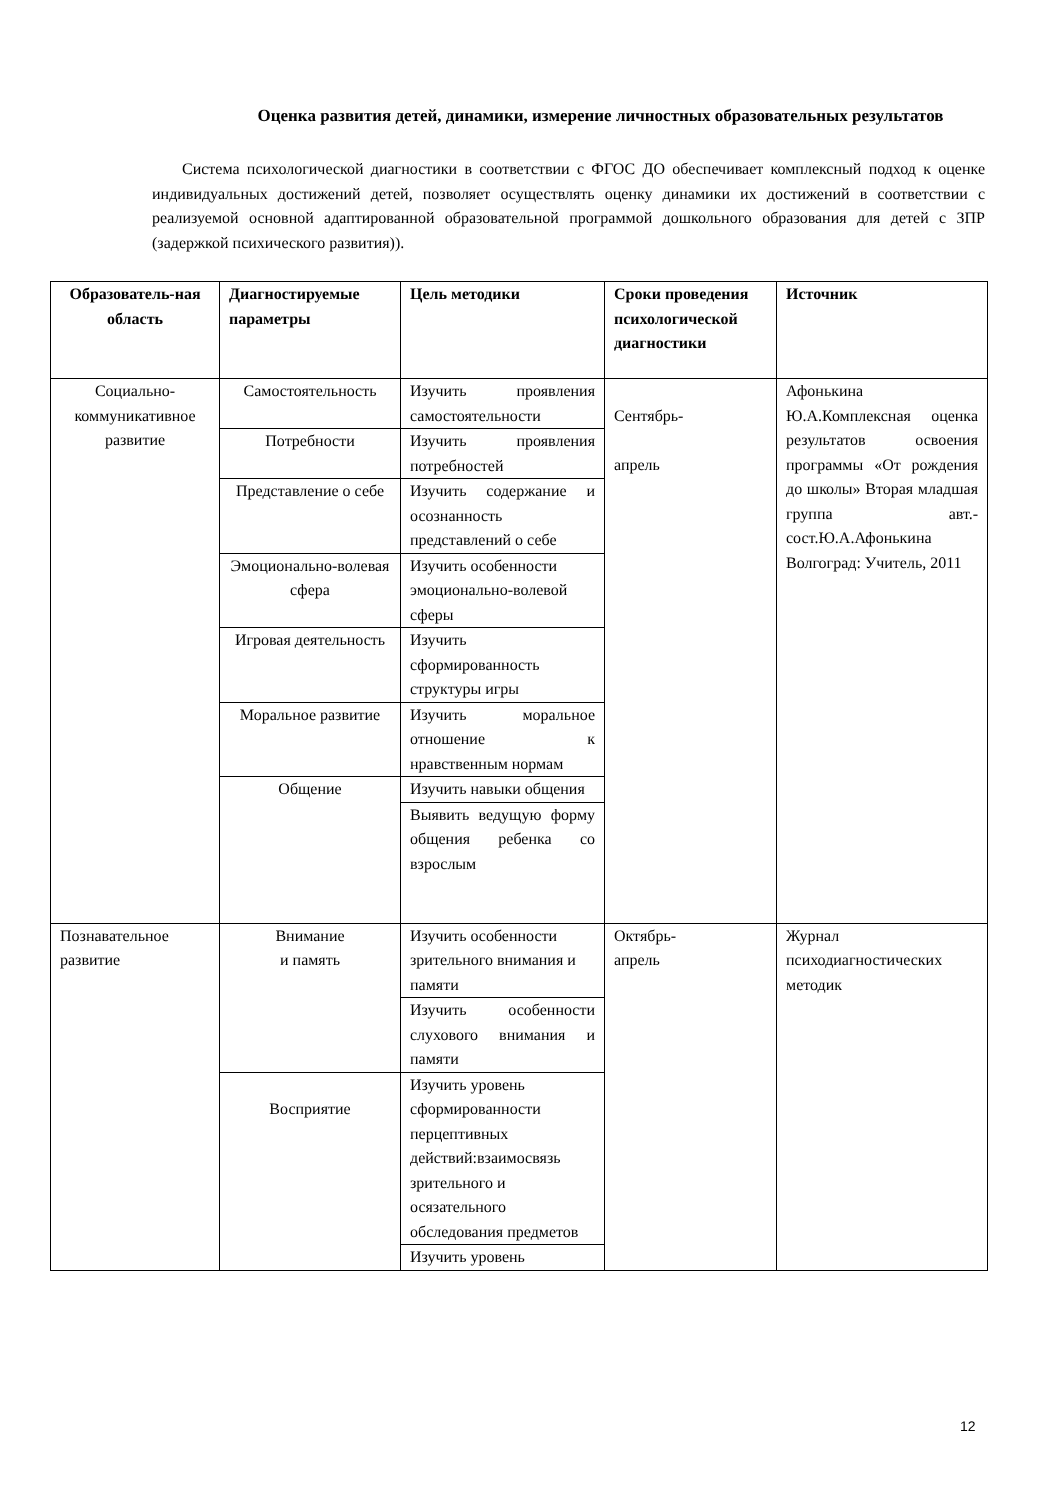Оценка развития детей, динамики, измерение личностных образовательных результатов
Система психологической диагностики в соответствии с ФГОС ДО обеспечивает комплексный подход к оценке индивидуальных достижений детей, позволяет осуществлять оценку динамики их достижений в соответствии с реализуемой основной адаптированной образовательной программой дошкольного образования для детей с ЗПР (задержкой психического развития)).
| Образователь-ная область | Диагностируемые параметры | Цель методики | Сроки проведения психологической диагностики | Источник |
| --- | --- | --- | --- | --- |
| Социально-коммуникативное развитие | Самостоятельность | Изучить проявления самостоятельности | Сентябрь- апрель | Афонькина Ю.А.Комплексная оценка результатов освоения программы «От рождения до школы» Вторая младшая группа авт.-сост.Ю.А.Афонькина Волгоград: Учитель, 2011 |
| | Потребности | Изучить проявления потребностей | | |
| | Представление о себе | Изучить содержание и осознанность представлений о себе | | |
| | Эмоционально-волевая сфера | Изучить особенности эмоционально-волевой сферы | | |
| | Игровая деятельность | Изучить сформированность структуры игры | | |
| | Моральное развитие | Изучить моральное отношение к нравственным нормам | | |
| | Общение | Изучить навыки общения | | |
| | | Выявить ведущую форму общения ребенка со взрослым | | |
| Познавательное развитие | Внимание и память | Изучить особенности зрительного внимания и памяти | Октябрь- апрель | Журнал психодиагностических методик |
| | | Изучить особенности слухового внимания и памяти | | |
| | Восприятие | Изучить уровень сформированности перцептивных действий:взаимосвязь зрительного и осязательного обследования предметов | | |
| | | Изучить уровень | | |
12